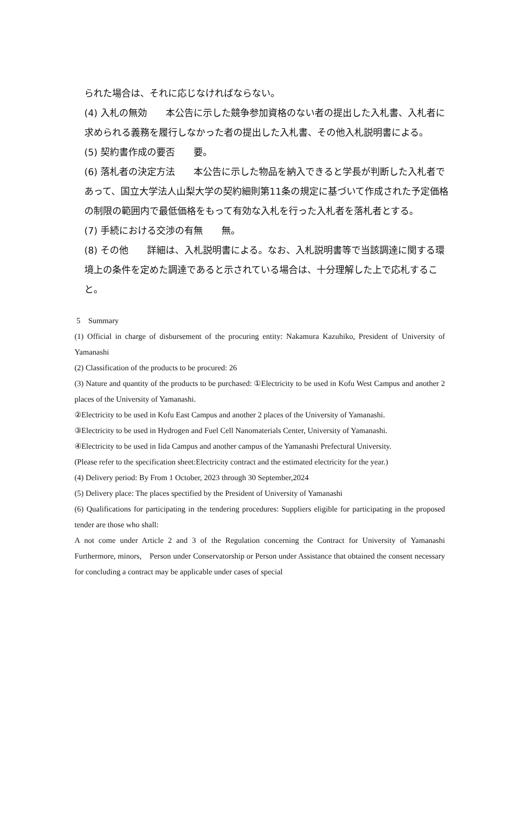られた場合は、それに応じなければならない。
(4) 入札の無効　　本公告に示した競争参加資格のない者の提出した入札書、入札者に求められる義務を履行しなかった者の提出した入札書、その他入札説明書による。
(5) 契約書作成の要否　　要。
(6) 落札者の決定方法　　本公告に示した物品を納入できると学長が判断した入札者であって、国立大学法人山梨大学の契約細則第11条の規定に基づいて作成された予定価格の制限の範囲内で最低価格をもって有効な入札を行った入札者を落札者とする。
(7) 手続における交渉の有無　　無。
(8) その他　　詳細は、入札説明書による。なお、入札説明書等で当該調達に関する環境上の条件を定めた調達であると示されている場合は、十分理解した上で応札すること。
5　Summary
(1) Official in charge of disbursement of the procuring entity: Nakamura Kazuhiko, President of University of Yamanashi
(2) Classification of the products to be procured: 26
(3) Nature and quantity of the products to be purchased: ①Electricity to be used in Kofu West Campus and another 2 places of the University of Yamanashi.
②Electricity to be used in Kofu East Campus and another 2 places of the University of Yamanashi.
③Electricity to be used in Hydrogen and Fuel Cell Nanomaterials Center, University of Yamanashi.
④Electricity to be used in Iida Campus and another campus of the Yamanashi Prefectural University.
(Please refer to the specification sheet:Electricity contract and the estimated electricity for the year.)
(4) Delivery period: By From 1 October, 2023 through 30 September,2024
(5) Delivery place: The places spectified by the President of University of Yamanashi
(6) Qualifications for participating in the tendering procedures: Suppliers eligible for participating in the proposed tender are those who shall:
A not come under Article 2 and 3 of the Regulation concerning the Contract for University of Yamanashi Furthermore, minors,　Person under Conservatorship or Person under Assistance that obtained the consent necessary for concluding a contract may be applicable under cases of special